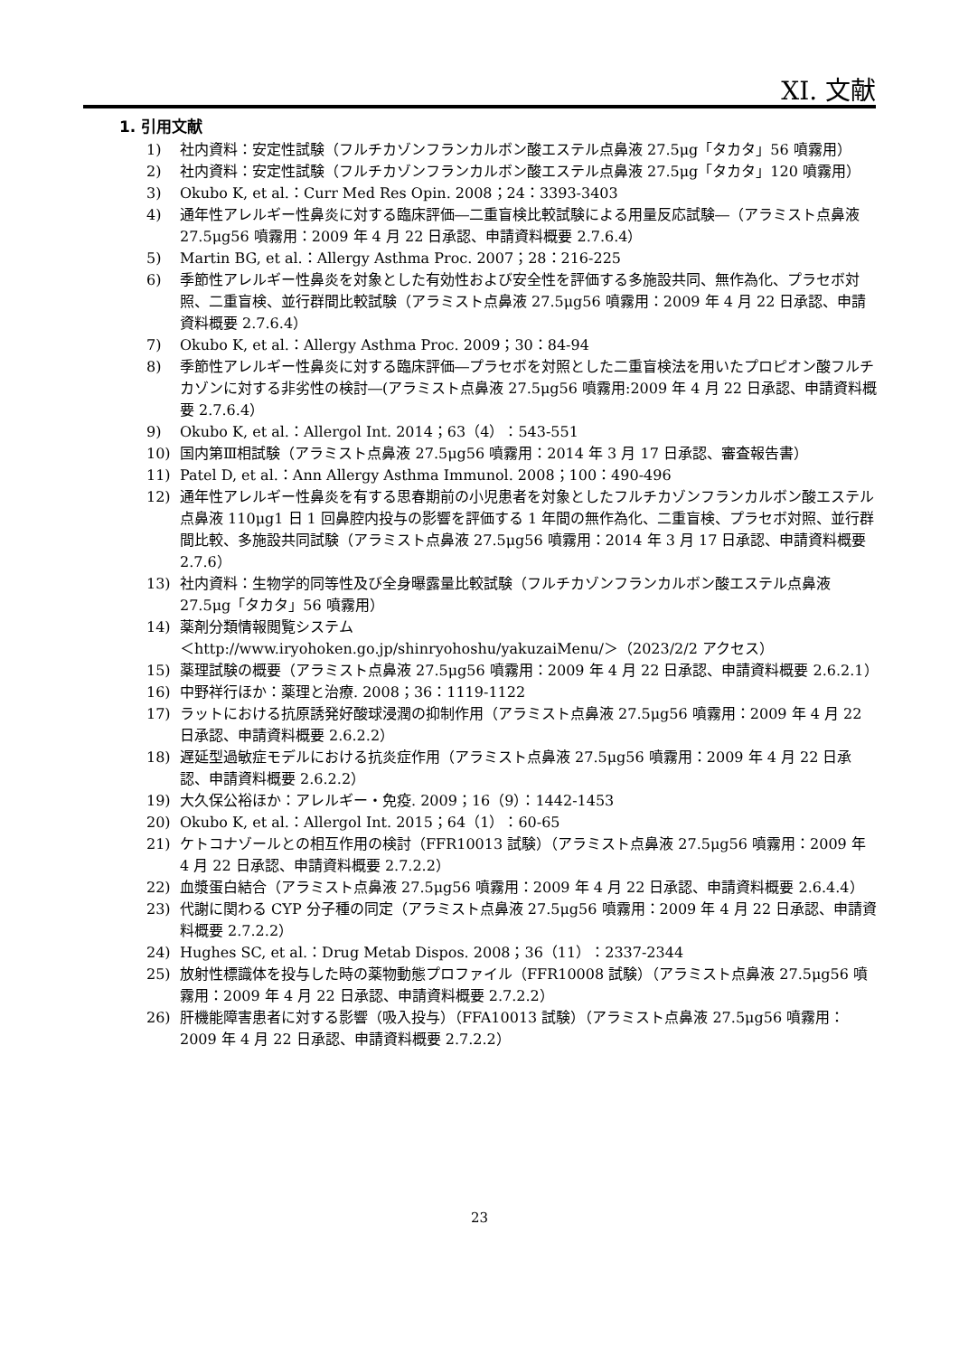XI. 文献
1. 引用文献
1) 社内資料：安定性試験（フルチカゾンフランカルボン酸エステル点鼻液 27.5μg「タカタ」56 噴霧用）
2) 社内資料：安定性試験（フルチカゾンフランカルボン酸エステル点鼻液 27.5μg「タカタ」120 噴霧用）
3) Okubo K, et al.：Curr Med Res Opin. 2008；24：3393-3403
4) 通年性アレルギー性鼻炎に対する臨床評価―二重盲検比較試験による用量反応試験―（アラミスト点鼻液 27.5μg56 噴霧用：2009 年 4 月 22 日承認、申請資料概要 2.7.6.4）
5) Martin BG, et al.：Allergy Asthma Proc. 2007；28：216-225
6) 季節性アレルギー性鼻炎を対象とした有効性および安全性を評価する多施設共同、無作為化、プラセボ対照、二重盲検、並行群間比較試験（アラミスト点鼻液 27.5μg56 噴霧用：2009 年 4 月 22 日承認、申請資料概要 2.7.6.4）
7) Okubo K, et al.：Allergy Asthma Proc. 2009；30：84-94
8) 季節性アレルギー性鼻炎に対する臨床評価―プラセボを対照とした二重盲検法を用いたプロピオン酸フルチカゾンに対する非劣性の検討―(アラミスト点鼻液 27.5μg56 噴霧用:2009 年 4 月 22 日承認、申請資料概要 2.7.6.4）
9) Okubo K, et al.：Allergol Int. 2014；63（4）：543-551
10) 国内第Ⅲ相試験（アラミスト点鼻液 27.5μg56 噴霧用：2014 年 3 月 17 日承認、審査報告書）
11) Patel D, et al.：Ann Allergy Asthma Immunol. 2008；100：490-496
12) 通年性アレルギー性鼻炎を有する思春期前の小児患者を対象としたフルチカゾンフランカルボン酸エステル点鼻液 110μg1 日 1 回鼻腔内投与の影響を評価する 1 年間の無作為化、二重盲検、プラセボ対照、並行群間比較、多施設共同試験（アラミスト点鼻液 27.5μg56 噴霧用：2014 年 3 月 17 日承認、申請資料概要 2.7.6）
13) 社内資料：生物学的同等性及び全身曝露量比較試験（フルチカゾンフランカルボン酸エステル点鼻液 27.5μg「タカタ」56 噴霧用）
14) 薬剤分類情報閲覧システム
＜http://www.iryohoken.go.jp/shinryohoshu/yakuzaiMenu/＞（2023/2/2 アクセス）
15) 薬理試験の概要（アラミスト点鼻液 27.5μg56 噴霧用：2009 年 4 月 22 日承認、申請資料概要 2.6.2.1）
16) 中野祥行ほか：薬理と治療. 2008；36：1119-1122
17) ラットにおける抗原誘発好酸球浸潤の抑制作用（アラミスト点鼻液 27.5μg56 噴霧用：2009 年 4 月 22 日承認、申請資料概要 2.6.2.2）
18) 遅延型過敏症モデルにおける抗炎症作用（アラミスト点鼻液 27.5μg56 噴霧用：2009 年 4 月 22 日承認、申請資料概要 2.6.2.2）
19) 大久保公裕ほか：アレルギー・免疫. 2009；16（9）：1442-1453
20) Okubo K, et al.：Allergol Int. 2015；64（1）：60-65
21) ケトコナゾールとの相互作用の検討（FFR10013 試験）（アラミスト点鼻液 27.5μg56 噴霧用：2009 年 4 月 22 日承認、申請資料概要 2.7.2.2）
22) 血漿蛋白結合（アラミスト点鼻液 27.5μg56 噴霧用：2009 年 4 月 22 日承認、申請資料概要 2.6.4.4）
23) 代謝に関わる CYP 分子種の同定（アラミスト点鼻液 27.5μg56 噴霧用：2009 年 4 月 22 日承認、申請資料概要 2.7.2.2）
24) Hughes SC, et al.：Drug Metab Dispos. 2008；36（11）：2337-2344
25) 放射性標識体を投与した時の薬物動態プロファイル（FFR10008 試験）（アラミスト点鼻液 27.5μg56 噴霧用：2009 年 4 月 22 日承認、申請資料概要 2.7.2.2）
26) 肝機能障害患者に対する影響（吸入投与）（FFA10013 試験）（アラミスト点鼻液 27.5μg56 噴霧用：2009 年 4 月 22 日承認、申請資料概要 2.7.2.2）
23